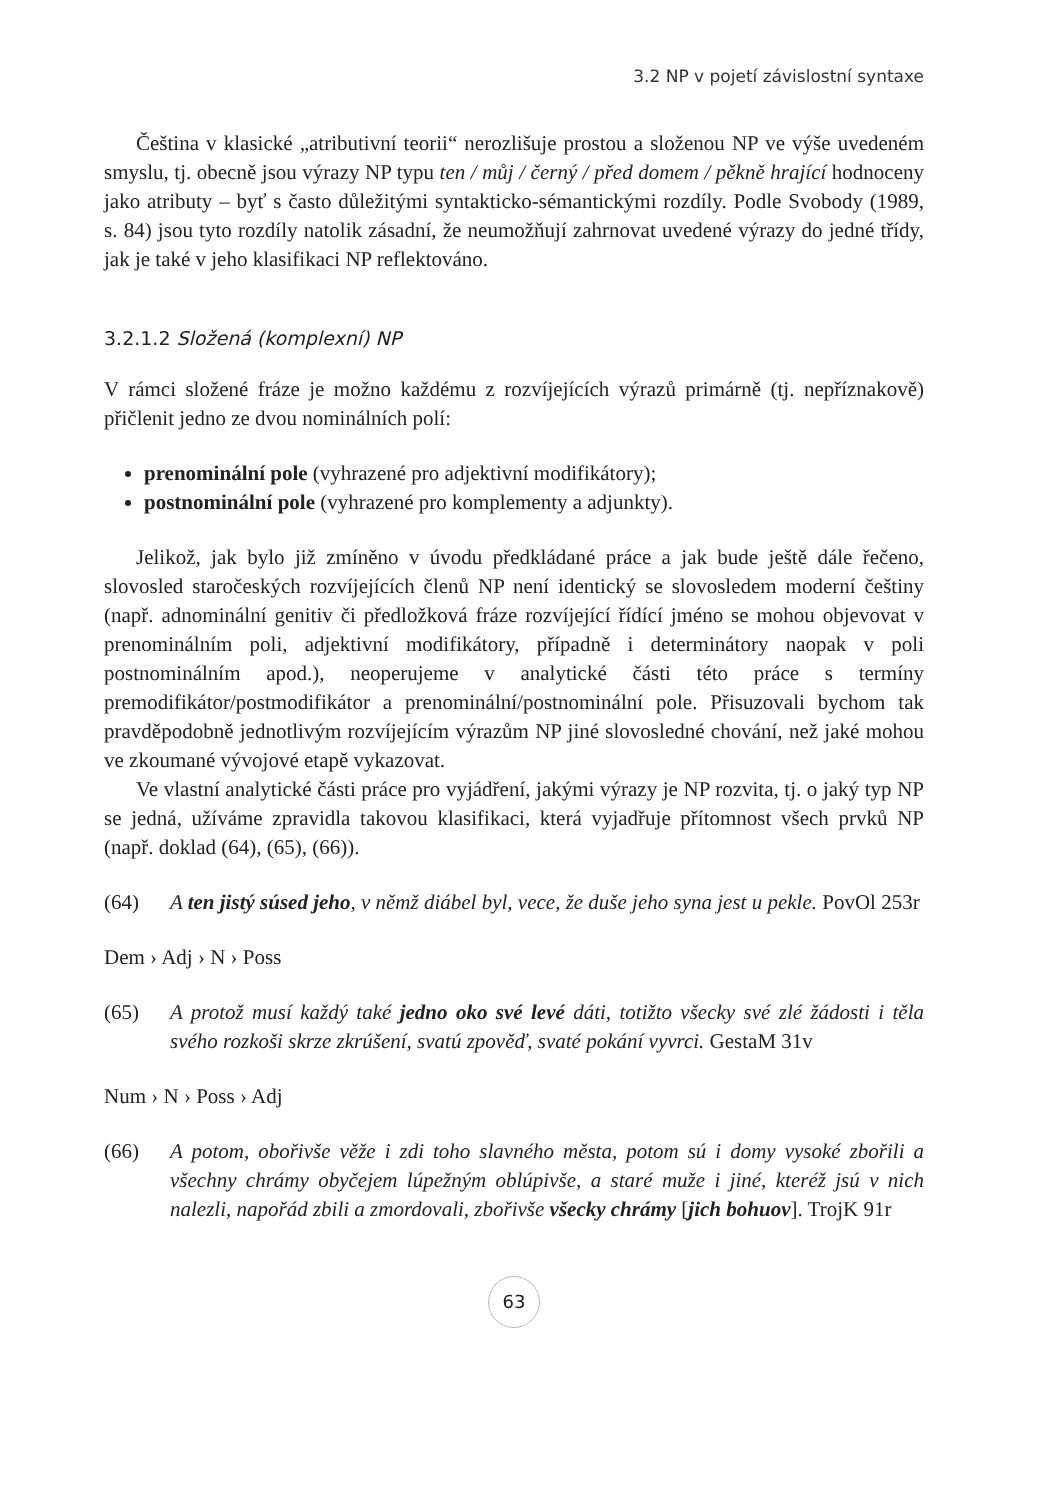3.2 NP v pojetí závislostní syntaxe
Čeština v klasické „atributivní teorii“ nerozlišuje prostou a složenou NP ve výše uvedeném smyslu, tj. obecně jsou výrazy NP typu ten / můj / černý / před domem / pěkně hrající hodnoceny jako atributy – byť s často důležitými syntakticko-sémantickými rozdíly. Podle Svobody (1989, s. 84) jsou tyto rozdíly natolik zásadní, že neumožňují zahrnovat uvedené výrazy do jedné třídy, jak je také v jeho klasifikaci NP reflektováno.
3.2.1.2 Složená (komplexní) NP
V rámci složené fráze je možno každému z rozvíjejících výrazů primárně (tj. nepříznakově) přičlenit jedno ze dvou nominálních polí:
prenominální pole (vyhrazené pro adjektivní modifikátory);
postnominální pole (vyhrazené pro komplementy a adjunkty).
Jelikož, jak bylo již zmíněno v úvodu předkládané práce a jak bude ještě dále řečeno, slovosled staročeských rozvíjejících členů NP není identický se slovosledem moderní češtiny (např. adnominální genitiv či předložková fráze rozvíjející řídící jméno se mohou objevovat v prenominálním poli, adjektivní modifikátory, případně i determinátory naopak v poli postnominálním apod.), neoperujeme v analytické části této práce s termíny premodifikátor/postmodifikátor a prenominální/postnominální pole. Přisuzovali bychom tak pravděpodobně jednotlivým rozvíjejícím výrazům NP jiné slovosledné chování, než jaké mohou ve zkoumané vývojové etapě vykazovat.
Ve vlastní analytické části práce pro vyjádření, jakými výrazy je NP rozvita, tj. o jaký typ NP se jedná, užíváme zpravidla takovou klasifikaci, která vyjadřuje přítomnost všech prvků NP (např. doklad (64), (65), (66)).
(64) A ten jistý súsed jeho, v němž diábel byl, vece, že duše jeho syna jest u pekle. PovOl 253r
Dem › Adj › N › Poss
(65) A protož musí každý také jedno oko své levé dáti, totižto všecky své zlé žádosti i těla svého rozkoši skrze zkrúšení, svatú zpověď, svaté pokání vyvrci. GestaM 31v
Num › N › Poss › Adj
(66) A potom, obořivše věže i zdi toho slavného města, potom sú i domy vysoké zbořili a všechny chrámy obyčejem lúpežným oblúpivše, a staré muže i jiné, kteréž jsú v nich nalezli, napořád zbili a zmordovali, zbořivše všecky chrámy [jich bohuov]. TrojK 91r
63